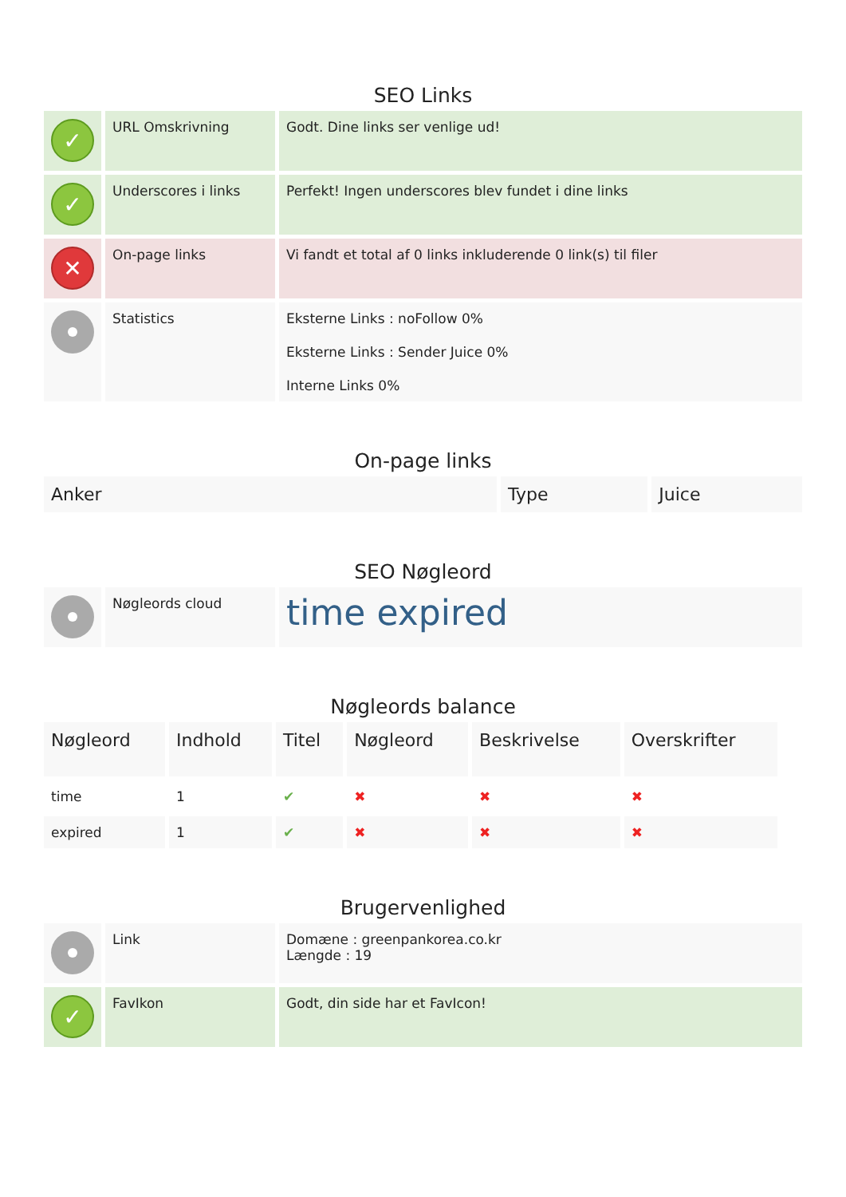SEO Links
| ✓ | URL Omskrivning | Godt. Dine links ser venlige ud! |
| ✓ | Underscores i links | Perfekt! Ingen underscores blev fundet i dine links |
| ✕ | On-page links | Vi fandt et total af 0 links inkluderende 0 link(s) til filer |
| | Statistics | Eksterne Links : noFollow 0% Eksterne Links : Sender Juice 0% Interne Links 0% |
On-page links
| Anker | Type | Juice |
| --- | --- | --- |
SEO Nøgleord
| | Nøgleords cloud | time expired |
Nøgleords balance
| Nøgleord | Indhold | Titel | Nøgleord | Beskrivelse | Overskrifter |
| --- | --- | --- | --- | --- | --- |
| time | 1 | ✔ | ✖ | ✖ | ✖ |
| expired | 1 | ✔ | ✖ | ✖ | ✖ |
Brugervenlighed
| | Link | Domæne : greenpankorea.co.kr Længde : 19 |
| ✓ | FavIkon | Godt, din side har et FavIcon! |